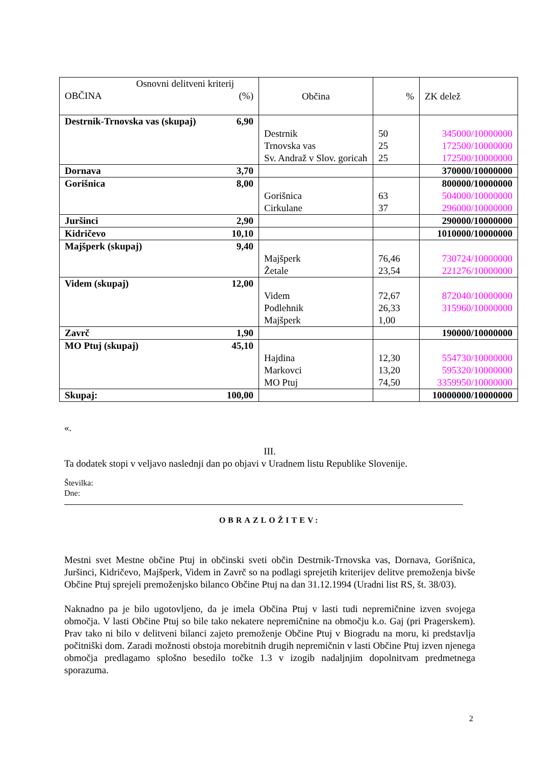| Osnovni delitveni kriterij OBČINA (%) | Občina | % | ZK delež |
| --- | --- | --- | --- |
| Destrnik-Trnovska vas (skupaj) 6,90 | Destrnik Trnovska vas Sv. Andraž v Slov. goricah | 50 25 25 | 345000/10000000 172500/10000000 172500/10000000 |
| Dornava 3,70 | | | 370000/10000000 |
| Gorišnica 8,00 | Gorišnica Cirkulane | 63 37 | 800000/10000000 504000/10000000 296000/10000000 |
| Juršinci 2,90 | | | 290000/10000000 |
| Kidričevo 10,10 | | | 1010000/10000000 |
| Majšperk (skupaj) 9,40 | Majšperk Žetale | 76,46 23,54 | 730724/10000000 221276/10000000 |
| Videm (skupaj) 12,00 | Videm Podlehnik Majšperk | 72,67 26,33 1,00 | 872040/10000000 315960/10000000 |
| Zavrč 1,90 | | | 190000/10000000 |
| MO Ptuj (skupaj) 45,10 | Hajdina Markovci MO Ptuj | 12,30 13,20 74,50 | 554730/10000000 595320/10000000 3359950/10000000 |
| Skupaj: 100,00 | | | 10000000/10000000 |
«.
III.
Ta dodatek stopi v veljavo naslednji dan po objavi v Uradnem listu Republike Slovenije.
Številka:
Dne:
OBRAZLOŽITEV:
Mestni svet Mestne občine Ptuj in občinski sveti občin Destrnik-Trnovska vas, Dornava, Gorišnica, Juršinci, Kidričevo, Majšperk, Videm in Zavrč so na podlagi sprejetih kriterijev delitve premoženja bivše Občine Ptuj sprejeli premoženjsko bilanco Občine Ptuj na dan 31.12.1994 (Uradni list RS, št. 38/03).
Naknadno pa je bilo ugotovljeno, da je imela Občina Ptuj v lasti tudi nepremičnine izven svojega območja. V lasti Občine Ptuj so bile tako nekatere nepremičnine na območju k.o. Gaj (pri Pragerskem). Prav tako ni bilo v delitveni bilanci zajeto premoženje Občine Ptuj v Biogradu na moru, ki predstavlja počitniški dom. Zaradi možnosti obstoja morebitnih drugih nepremičnin v lasti Občine Ptuj izven njenega območja predlagamo splošno besedilo točke 1.3 v izogib nadaljnjim dopolnitvam predmetnega sporazuma.
2